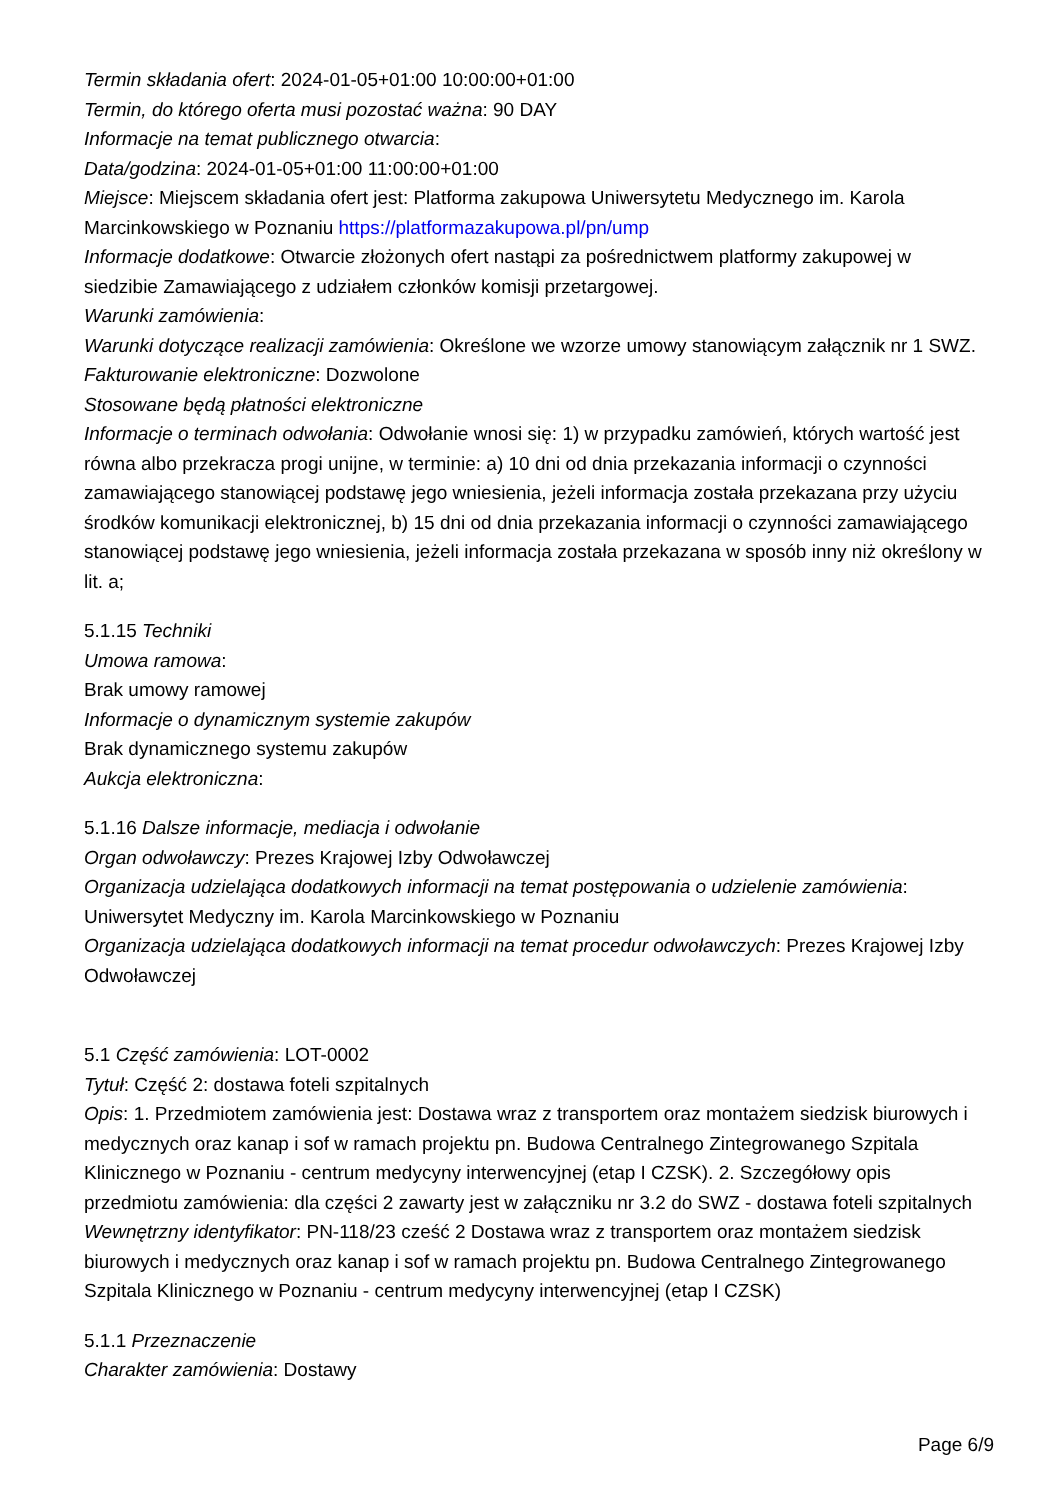Termin składania ofert: 2024-01-05+01:00 10:00:00+01:00
Termin, do którego oferta musi pozostać ważna: 90 DAY
Informacje na temat publicznego otwarcia:
Data/godzina: 2024-01-05+01:00 11:00:00+01:00
Miejsce: Miejscem składania ofert jest: Platforma zakupowa Uniwersytetu Medycznego im. Karola Marcinkowskiego w Poznaniu https://platformazakupowa.pl/pn/ump
Informacje dodatkowe: Otwarcie złożonych ofert nastąpi za pośrednictwem platformy zakupowej w siedzibie Zamawiającego z udziałem członków komisji przetargowej.
Warunki zamówienia:
Warunki dotyczące realizacji zamówienia: Określone we wzorze umowy stanowiącym załącznik nr 1 SWZ.
Fakturowanie elektroniczne: Dozwolone
Stosowane będą płatności elektroniczne
Informacje o terminach odwołania: Odwołanie wnosi się: 1) w przypadku zamówień, których wartość jest równa albo przekracza progi unijne, w terminie: a) 10 dni od dnia przekazania informacji o czynności zamawiającego stanowiącej podstawę jego wniesienia, jeżeli informacja została przekazana przy użyciu środków komunikacji elektronicznej, b) 15 dni od dnia przekazania informacji o czynności zamawiającego stanowiącej podstawę jego wniesienia, jeżeli informacja została przekazana w sposób inny niż określony w lit. a;
5.1.15 Techniki
Umowa ramowa:
Brak umowy ramowej
Informacje o dynamicznym systemie zakupów
Brak dynamicznego systemu zakupów
Aukcja elektroniczna:
5.1.16 Dalsze informacje, mediacja i odwołanie
Organ odwoławczy: Prezes Krajowej Izby Odwoławczej
Organizacja udzielająca dodatkowych informacji na temat postępowania o udzielenie zamówienia: Uniwersytet Medyczny im. Karola Marcinkowskiego w Poznaniu
Organizacja udzielająca dodatkowych informacji na temat procedur odwoławczych: Prezes Krajowej Izby Odwoławczej
5.1 Część zamówienia: LOT-0002
Tytuł: Część 2: dostawa foteli szpitalnych
Opis: 1. Przedmiotem zamówienia jest: Dostawa wraz z transportem oraz montażem siedzisk biurowych i medycznych oraz kanap i sof w ramach projektu pn. Budowa Centralnego Zintegrowanego Szpitala Klinicznego w Poznaniu - centrum medycyny interwencyjnej (etap I CZSK). 2. Szczegółowy opis przedmiotu zamówienia: dla części 2 zawarty jest w załączniku nr 3.2 do SWZ - dostawa foteli szpitalnych
Wewnętrzny identyfikator: PN-118/23 cześć 2 Dostawa wraz z transportem oraz montażem siedzisk biurowych i medycznych oraz kanap i sof w ramach projektu pn. Budowa Centralnego Zintegrowanego Szpitala Klinicznego w Poznaniu - centrum medycyny interwencyjnej (etap I CZSK)
5.1.1 Przeznaczenie
Charakter zamówienia: Dostawy
Page 6/9